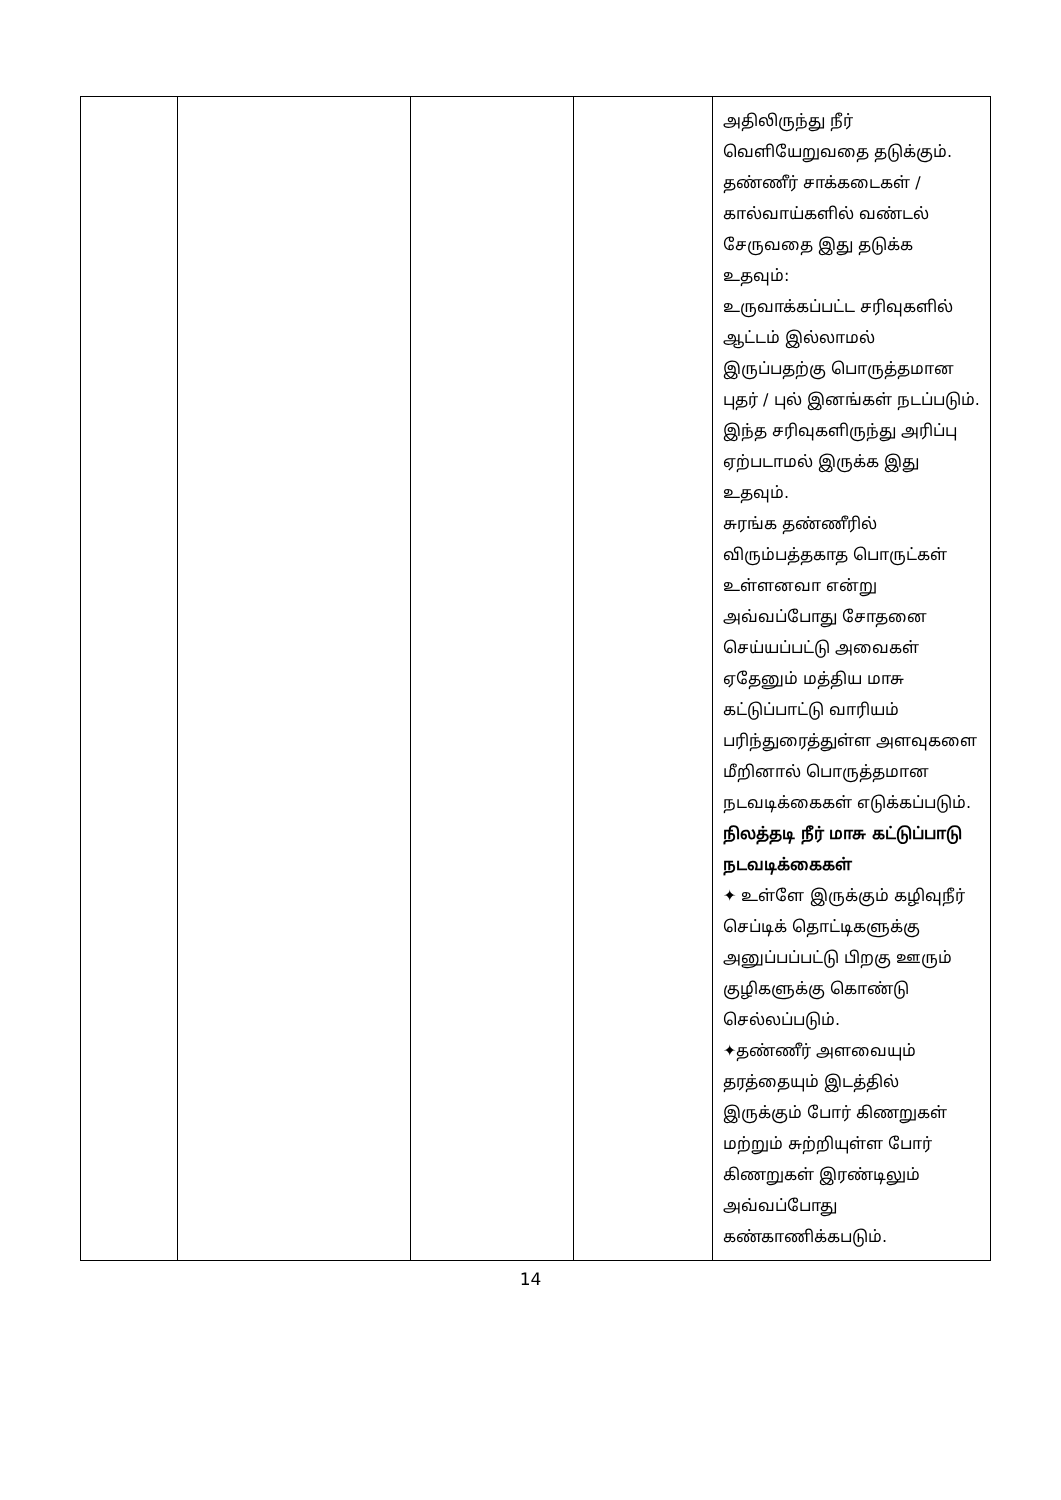| | | | | அதிலிருந்து நீர் வெளியேறுவதை தடுக்கும். தண்ணீர் சாக்கடைகள் / கால்வாய்களில் வண்டல் சேருவதை இது தடுக்க உதவும்: உருவாக்கப்பட்ட சரிவுகளில் ஆட்டம் இல்லாமல் இருப்பதற்கு பொருத்தமான புதர் / புல் இனங்கள் நடப்படும். இந்த சரிவுகளிருந்து அரிப்பு ஏற்படாமல் இருக்க இது உதவும். சுரங்க தண்ணீரில் விரும்பத்தகாத பொருட்கள் உள்ளனவா என்று அவ்வப்போது சோதனை செய்யப்பட்டு அவைகள் ஏதேனும் மத்திய மாசு கட்டுப்பாட்டு வாரியம் பரிந்துரைத்துள்ள அளவுகளை மீறினால் பொருத்தமான நடவடிக்கைகள் எடுக்கப்படும். நிலத்தடி நீர் மாசு கட்டுப்பாடு நடவடிக்கைகள் ✦ உள்ளே இருக்கும் கழிவுநீர் செப்டிக் தொட்டிகளுக்கு அனுப்பப்பட்டு பிறகு ஊரும் குழிகளுக்கு கொண்டு செல்லப்படும். ✦தண்ணீர் அளவையும் தரத்தையும் இடத்தில் இருக்கும் போர் கிணறுகள் மற்றும் சுற்றியுள்ள போர் கிணறுகள் இரண்டிலும் அவ்வப்போது கண்காணிக்கபடும். |
14